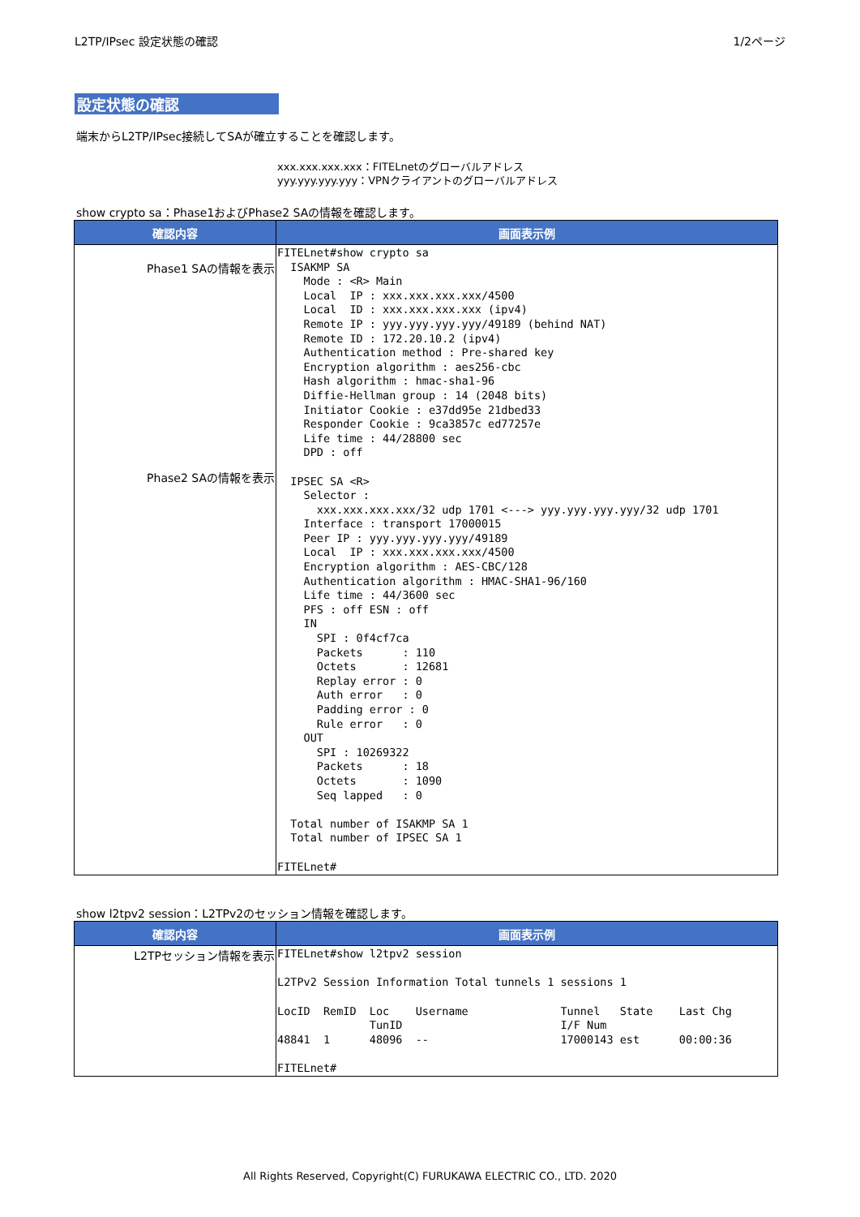L2TP/IPsec 設定状態の確認 1/2ページ
設定状態の確認
端末からL2TP/IPsec接続してSAが確立することを確認します。
xxx.xxx.xxx.xxx：FITELnetのグローバルアドレス
yyy.yyy.yyy.yyy：VPNクライアントのグローバルアドレス
show crypto sa：Phase1およびPhase2 SAの情報を確認します。
| 確認内容 | 画面表示例 |
| --- | --- |
| Phase1 SAの情報を表示 Phase2 SAの情報を表示 | FITELnet#show crypto sa ISAKMP SA Mode : <R> Main Local IP : xxx.xxx.xxx.xxx/4500 Local ID : xxx.xxx.xxx.xxx (ipv4) Remote IP : yyy.yyy.yyy.yyy/49189 (behind NAT) Remote ID : 172.20.10.2 (ipv4) Authentication method : Pre-shared key Encryption algorithm : aes256-cbc Hash algorithm : hmac-sha1-96 Diffie-Hellman group : 14 (2048 bits) Initiator Cookie : e37dd95e 21dbed33 Responder Cookie : 9ca3857c ed77257e Life time : 44/28800 sec DPD : off IPSEC SA <R> Selector : xxx.xxx.xxx.xxx/32 udp 1701 <---> yyy.yyy.yyy.yyy/32 udp 1701 Interface : transport 17000015 Peer IP : yyy.yyy.yyy.yyy/49189 Local IP : xxx.xxx.xxx.xxx/4500 Encryption algorithm : AES-CBC/128 Authentication algorithm : HMAC-SHA1-96/160 Life time : 44/3600 sec PFS : off ESN : off IN SPI : 0f4cf7ca Packets : 110 Octets : 12681 Replay error : 0 Auth error : 0 Padding error : 0 Rule error : 0 OUT SPI : 10269322 Packets : 18 Octets : 1090 Seq lapped : 0 Total number of ISAKMP SA 1 Total number of IPSEC SA 1 FITELnet# |
show l2tpv2 session：L2TPv2のセッション情報を確認します。
| 確認内容 | 画面表示例 |
| --- | --- |
| L2TPセッション情報を表示 | FITELnet#show l2tpv2 session L2TPv2 Session Information Total tunnels 1 sessions 1 LocID RemID Loc Username Tunnel State Last Chg TunID I/F Num 48841 1 48096 -- 17000143 est 00:00:36 FITELnet# |
All Rights Reserved, Copyright(C) FURUKAWA ELECTRIC CO., LTD. 2020